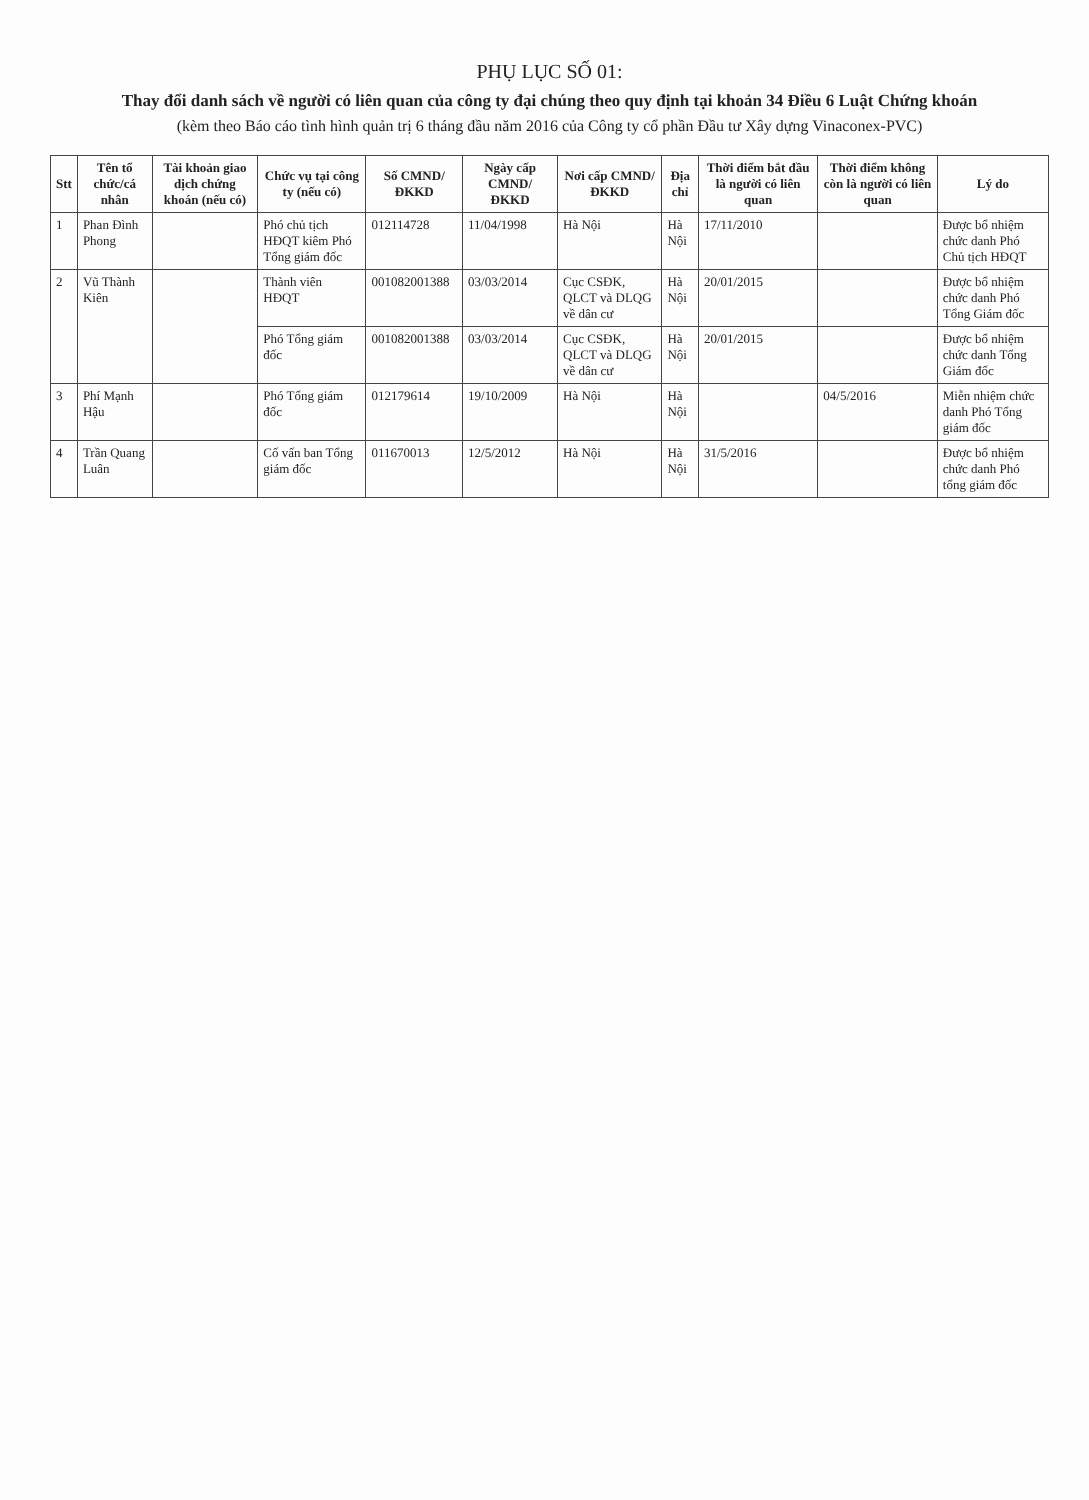PHỤ LỤC SỐ 01:
Thay đổi danh sách về người có liên quan của công ty đại chúng theo quy định tại khoản 34 Điều 6 Luật Chứng khoán
(kèm theo Báo cáo tình hình quản trị 6 tháng đầu năm 2016 của Công ty cổ phần Đầu tư Xây dựng Vinaconex-PVC)
| Stt | Tên tổ chức/cá nhân | Tài khoản giao dịch chứng khoán (nếu có) | Chức vụ tại công ty (nếu có) | Số CMND/ ĐKKD | Ngày cấp CMND/ ĐKKD | Nơi cấp CMND/ ĐKKD | Địa chỉ | Thời điểm bắt đầu là người có liên quan | Thời điểm không còn là người có liên quan | Lý do |
| --- | --- | --- | --- | --- | --- | --- | --- | --- | --- | --- |
| 1 | Phan Đình Phong | | Phó chủ tịch HĐQT kiêm Phó Tổng giám đốc | 012114728 | 11/04/1998 | Hà Nội | Hà Nội | 17/11/2010 | | Được bổ nhiệm chức danh Phó Chủ tịch HĐQT |
| 2 | Vũ Thành Kiên | | Thành viên HĐQT | 001082001388 | 03/03/2014 | Cục CSĐK, QLCT và DLQG về dân cư | Hà Nội | 20/01/2015 | | Được bổ nhiệm chức danh Phó Tổng Giám đốc |
| | | | Phó Tổng giám đốc | 001082001388 | 03/03/2014 | Cục CSĐK, QLCT và DLQG về dân cư | Hà Nội | 20/01/2015 | | Được bổ nhiệm chức danh Tổng Giám đốc |
| 3 | Phí Mạnh Hậu | | Phó Tổng giám đốc | 012179614 | 19/10/2009 | Hà Nội | Hà Nội | | 04/5/2016 | Miễn nhiệm chức danh Phó Tổng giám đốc |
| 4 | Trần Quang Luân | | Cố vấn ban Tổng giám đốc | 011670013 | 12/5/2012 | Hà Nội | Hà Nội | 31/5/2016 | | Được bổ nhiệm chức danh Phó tổng giám đốc |